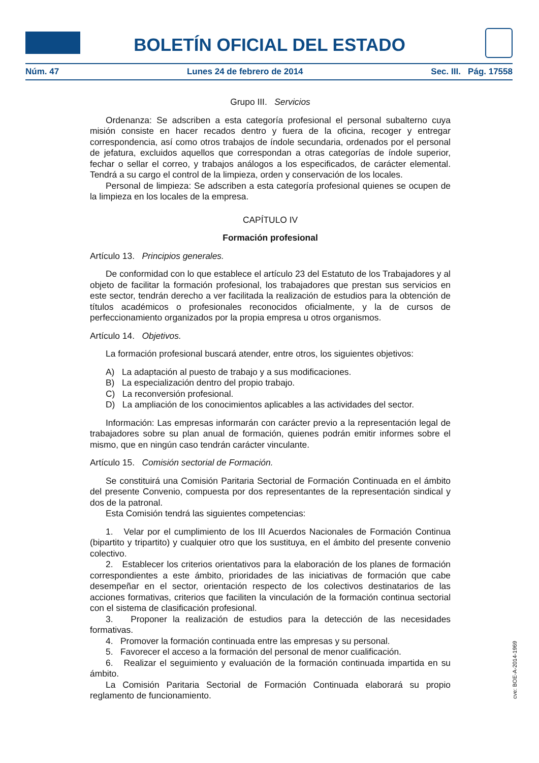BOLETÍN OFICIAL DEL ESTADO
Núm. 47 Lunes 24 de febrero de 2014 Sec. III. Pág. 17558
Grupo III. Servicios
Ordenanza: Se adscriben a esta categoría profesional el personal subalterno cuya misión consiste en hacer recados dentro y fuera de la oficina, recoger y entregar correspondencia, así como otros trabajos de índole secundaria, ordenados por el personal de jefatura, excluidos aquellos que correspondan a otras categorías de índole superior, fechar o sellar el correo, y trabajos análogos a los especificados, de carácter elemental. Tendrá a su cargo el control de la limpieza, orden y conservación de los locales.
Personal de limpieza: Se adscriben a esta categoría profesional quienes se ocupen de la limpieza en los locales de la empresa.
CAPÍTULO IV
Formación profesional
Artículo 13. Principios generales.
De conformidad con lo que establece el artículo 23 del Estatuto de los Trabajadores y al objeto de facilitar la formación profesional, los trabajadores que prestan sus servicios en este sector, tendrán derecho a ver facilitada la realización de estudios para la obtención de títulos académicos o profesionales reconocidos oficialmente, y la de cursos de perfeccionamiento organizados por la propia empresa u otros organismos.
Artículo 14. Objetivos.
La formación profesional buscará atender, entre otros, los siguientes objetivos:
A) La adaptación al puesto de trabajo y a sus modificaciones.
B) La especialización dentro del propio trabajo.
C) La reconversión profesional.
D) La ampliación de los conocimientos aplicables a las actividades del sector.
Información: Las empresas informarán con carácter previo a la representación legal de trabajadores sobre su plan anual de formación, quienes podrán emitir informes sobre el mismo, que en ningún caso tendrán carácter vinculante.
Artículo 15. Comisión sectorial de Formación.
Se constituirá una Comisión Paritaria Sectorial de Formación Continuada en el ámbito del presente Convenio, compuesta por dos representantes de la representación sindical y dos de la patronal.
Esta Comisión tendrá las siguientes competencias:
1. Velar por el cumplimiento de los III Acuerdos Nacionales de Formación Continua (bipartito y tripartito) y cualquier otro que los sustituya, en el ámbito del presente convenio colectivo.
2. Establecer los criterios orientativos para la elaboración de los planes de formación correspondientes a este ámbito, prioridades de las iniciativas de formación que cabe desempeñar en el sector, orientación respecto de los colectivos destinatarios de las acciones formativas, criterios que faciliten la vinculación de la formación continua sectorial con el sistema de clasificación profesional.
3. Proponer la realización de estudios para la detección de las necesidades formativas.
4. Promover la formación continuada entre las empresas y su personal.
5. Favorecer el acceso a la formación del personal de menor cualificación.
6. Realizar el seguimiento y evaluación de la formación continuada impartida en su ámbito.
La Comisión Paritaria Sectorial de Formación Continuada elaborará su propio reglamento de funcionamiento.
cve: BOE-A-2014-1969